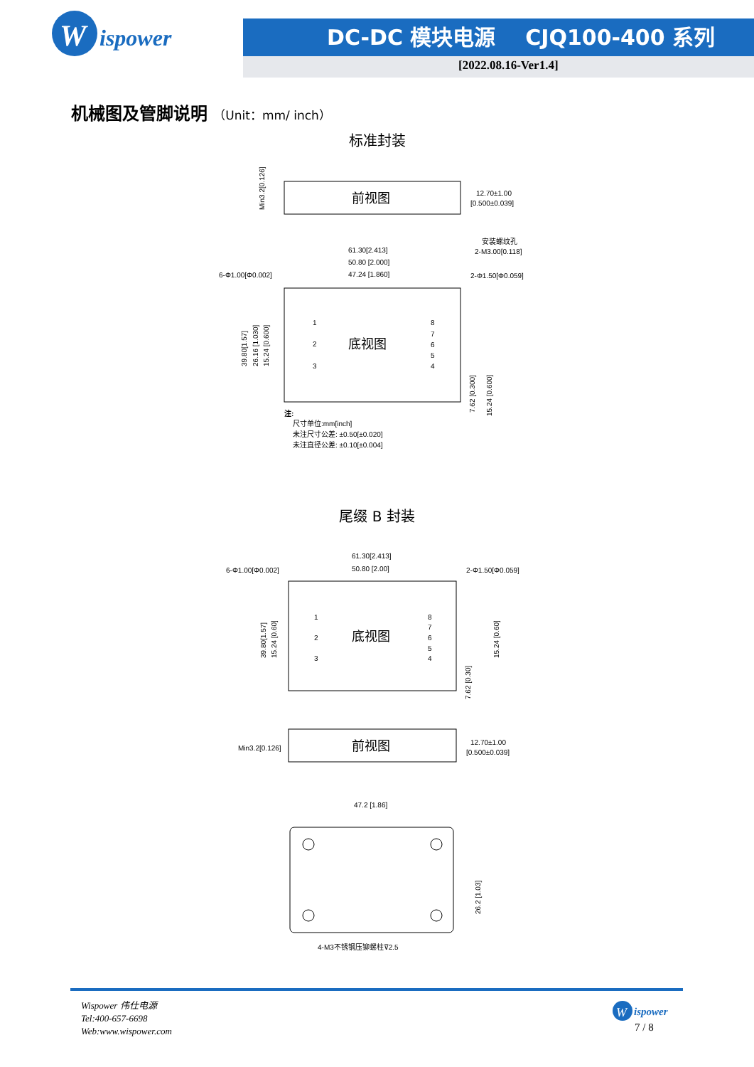W
ispower
DC-DC 模块电源 CJQ100-400 系列
[2022.08.16-Ver1.4]
机械图及管脚说明 （Unit：mm/ inch）
标准封装
前视图
12.70±1.00
[0.500±0.039]
Min3.2[0.126]
底视图
61.30[2.413]
50.80 [2.000]
47.24 [1.860]
6-Φ1.00[Φ0.002]
安装螺纹孔
2-M3.00[0.118]
2-Φ1.50[Φ0.059]
1
2
3
8
7
6
5
4
39.80[1.57]
26.16 [1.030]
15.24 [0.600]
7.62 [0.300]
15.24 [0.600]
注:
尺寸单位:mm[inch]
未注尺寸公差: ±0.50[±0.020]
未注直径公差: ±0.10[±0.004]
尾缀 B 封装
底视图
61.30[2.413]
50.80 [2.00]
6-Φ1.00[Φ0.002]
2-Φ1.50[Φ0.059]
1
2
3
8
7
6
5
4
39.80[1.57]
15.24 [0.60]
7.62 [0.30]
15.24 [0.60]
前视图
Min3.2[0.126]
12.70±1.00
[0.500±0.039]
47.2 [1.86]
26.2 [1.03]
4-M3不锈钢压铆螺柱⊽2.5
Wispower 伟仕电源
Tel:400-657-6698
Web:www.wispower.com
W
ispower
7 / 8